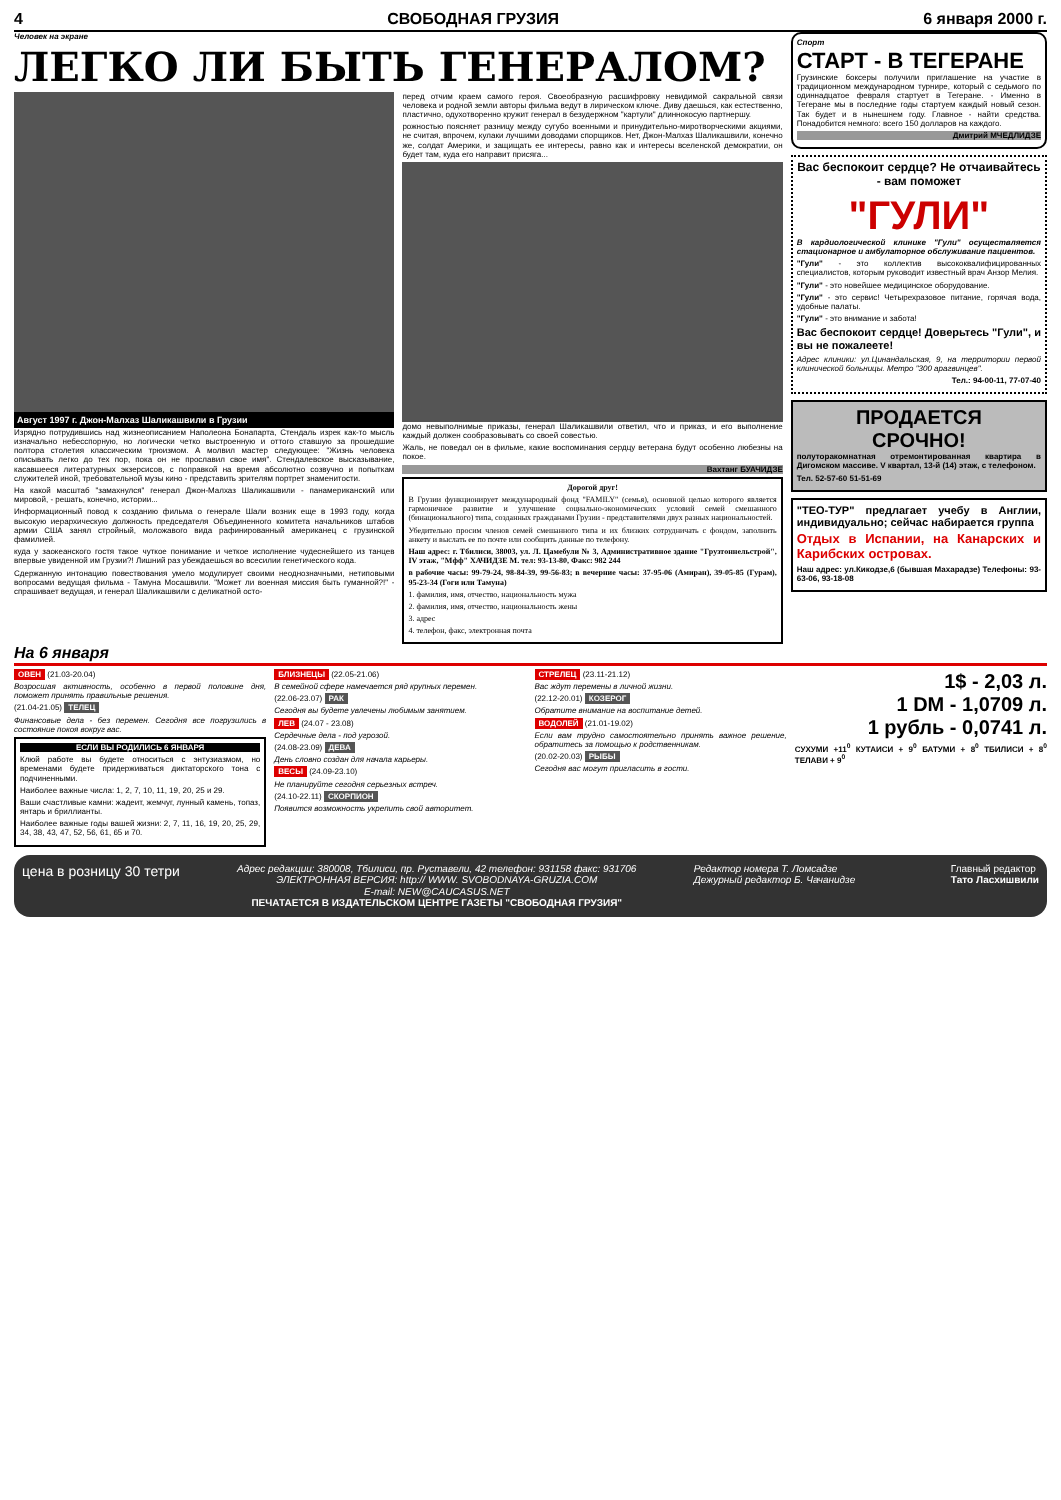4 СВОБОДНАЯ ГРУЗИЯ 6 января 2000 г.
Человек на экране
ЛЕГКО ЛИ БЫТЬ ГЕНЕРАЛОМ?
Август 1997 г. Джон-Малхаз Шаликашвили в Грузии
Изрядно потрудившись над жизнеописанием Наполеона Бонапарта, Стендаль изрек как-то мысль изначально небесспорную, но логически четко выстроенную и оттого ставшую за прошедшие полтора столетия классическим трюизмом. А молвил мастер следующее: "Жизнь человека описывать легко до тех пор, пока он не прославил свое имя". Стендалевское высказывание, касавшееся литературных экзерсисов, с поправкой на время абсолютно созвучно и попыткам служителей иной, требовательной музы кино - представить зрителям портрет знаменитости.
На какой масштаб "замахнулся" генерал Джон-Малхаз Шаликашвили - панамериканский или мировой, - решать, конечно, истории...
Информационный повод к созданию фильма о генерале Шали возник еще в 1993 году, когда высокую иерархическую должность председателя Объединенного комитета начальников штабов армии США занял стройный, моложавого вида рафинированный американец с грузинской фамилией.
куда у заокеанского гостя такое чуткое понимание и четкое исполнение чудеснейшего из танцев впервые увиденной им Грузии?! Лишний раз убеждаешься во всесилии генетического кода.
Сдержанную интонацию повествования умело модулирует своими неоднозначными, нетиповыми вопросами ведущая фильма - Тамуна Мосашвили. "Может ли военная миссия быть гуманной?!" - спрашивает ведущая, и генерал Шаликашвили с деликатной осто-
перед отчим краем самого героя. Своеобразную расшифровку невидимой сакральной связи человека и родной земли авторы фильма ведут в лирическом ключе. Диву даешься, как естественно, пластично, одухотворенно кружит генерал в безудержном "картули" длиннокосую партнершу.
рожностью поясняет разницу между сугубо военными и принудительно-миротворческими акциями, не считая, впрочем, кулаки лучшими доводами спорщиков. Нет, Джон-Малхаз Шаликашвили, конечно же, солдат Америки, и защищать ее интересы, равно как и интересы вселенской демократии, он будет там, куда его направит присяга...
домо невыполнимые приказы, генерал Шаликашвили ответил, что и приказ, и его выполнение каждый должен сообразовывать со своей совестью.
Жаль, не поведал он в фильме, какие воспоминания сердцу ветерана будут особенно любезны на покое.
Вахтанг БУАЧИДЗЕ
Дорогой друг!
В Грузии функционирует международный фонд "FAMILY" (семья), основной целью которого является гармоничное развитие и улучшение социально-экономических условий семей смешанного (бинационального) типа, созданных гражданами Грузии - представителями двух разных национальностей.
Убедительно просим членов семей смешанного типа и их близких сотрудничать с фондом, заполнить анкету и выслать ее по почте или сообщить данные по телефону.
Наш адрес: г. Тбилиси, 38003, ул. Л. Цамебули № 3, Административное здание "Грузтоннельстрой", IV этаж, "Мфф" ХАЧИДЗЕ М. тел: 93-13-80, Факс: 982 244
в рабочие часы: 99-79-24, 98-84-39, 99-56-83; в вечерние часы: 37-95-06 (Амиран), 39-05-85 (Гурам), 95-23-34 (Гоги или Тамуна)
1. фамилия, имя, отчество, национальность мужа
2. фамилия, имя, отчество, национальность жены
3. адрес
4. телефон, факс, электронная почта
Спорт
СТАРТ - В ТЕГЕРАНЕ
Грузинские боксеры получили приглашение на участие в традиционном международном турнире, который с седьмого по одиннадцатое февраля стартует в Тегеране. - Именно в Тегеране мы в последние годы стартуем каждый новый сезон. Так будет и в нынешнем году. Главное - найти средства. Понадобится немного: всего 150 долларов на каждого.
Дмитрий МЧЕДЛИДЗЕ
Вас беспокоит сердце? Не отчаивайтесь - вам поможет
"ГУЛИ"
В кардиологической клинике "Гули" осуществляется стационарное и амбулаторное обслуживание пациентов.
"Гули" - это коллектив высококвалифицированных специалистов, которым руководит известный врач Анзор Мелия.
"Гули" - это новейшее медицинское оборудование.
"Гули" - это сервис! Четырехразовое питание, горячая вода, удобные палаты.
"Гули" - это внимание и забота!
Вас беспокоит сердце! Доверьтесь "Гули", и вы не пожалеете!
Адрес клиники: ул.Цинандальская, 9, на территории первой клинической больницы. Метро "300 арагвинцев".
Тел.: 94-00-11, 77-07-40
ПРОДАЕТСЯ
СРОЧНО!
полуторакомнатная отремонтированная квартира в Дигомском массиве. V квартал, 13-й (14) этаж, с телефоном.
Тел. 52-57-60 51-51-69
"ТЕО-ТУР" предлагает учебу в Англии, индивидуально; сейчас набирается группа
Отдых в Испании, на Канарских и Карибских островах.
Наш адрес: ул.Кикодзе,6 (бывшая Махарадзе) Телефоны: 93-63-06, 93-18-08
На 6 января
ОВЕН (21.03-20.04)
Возросшая активность, особенно в первой половине дня, поможет принять правильные решения.
(21.04-21.05) ТЕЛЕЦ
Финансовые дела - без перемен. Сегодня все погрузились в состояние покоя вокруг вас.
ЕСЛИ ВЫ РОДИЛИСЬ 6 ЯНВАРЯ
Клюй работе вы будете относиться с энтузиазмом, но временами будете придерживаться диктаторского тона с подчиненными.
Наиболее важные числа: 1, 2, 7, 10, 11, 19, 20, 25 и 29.
Ваши счастливые камни: жадеит, жемчуг, лунный камень, топаз, янтарь и бриллианты.
Наиболее важные годы вашей жизни: 2, 7, 11, 16, 19, 20, 25, 29, 34, 38, 43, 47, 52, 56, 61, 65 и 70.
БЛИЗНЕЦЫ (22.05-21.06)
В семейной сфере намечается ряд крупных перемен.
(22.06-23.07) РАК
Сегодня вы будете увлечены любимым занятием.
ЛЕВ (24.07 - 23.08)
Сердечные дела - под угрозой.
(24.08-23.09) ДЕВА
День словно создан для начала карьеры.
ВЕСЫ (24.09-23.10)
Не планируйте сегодня серьезных встреч.
(24.10-22.11) СКОРПИОН
Появится возможность укрепить свой авторитет.
СТРЕЛЕЦ (23.11-21.12)
Вас ждут перемены в личной жизни.
(22.12-20.01) КОЗЕРОГ
Обратите внимание на воспитание детей.
ВОДОЛЕЙ (21.01-19.02)
Если вам трудно самостоятельно принять важное решение, обратитесь за помощью к родственникам.
(20.02-20.03) РЫБЫ
Сегодня вас могут пригласить в гости.
1$ - 2,03 л.
1 DM - 1,0709 л.
1 рубль - 0,0741 л.
СУХУМИ +11<sup>0</sup> КУТАИСИ + 9<sup>0</sup> БАТУМИ + 8<sup>0</sup> ТБИЛИСИ + 8<sup>0</sup> ТЕЛАВИ + 9<sup>0</sup>
цена в розницу 30 тетри
Адрес редакции: 380008, Тбилиси, пр. Руставели, 42 телефон: 931158 факс: 931706
ЭЛЕКТРОННАЯ ВЕРСИЯ: http:// WWW. SVOBODNAYA-GRUZIA.COM
E-mail: NEW@CAUCASUS.NET
ПЕЧАТАЕТСЯ В ИЗДАТЕЛЬСКОМ ЦЕНТРЕ ГАЗЕТЫ "СВОБОДНАЯ ГРУЗИЯ"
Редактор номера Т. Ломсадзе
Дежурный редактор Б. Чачанидзе
Главный редактор
Тато Ласхишвили